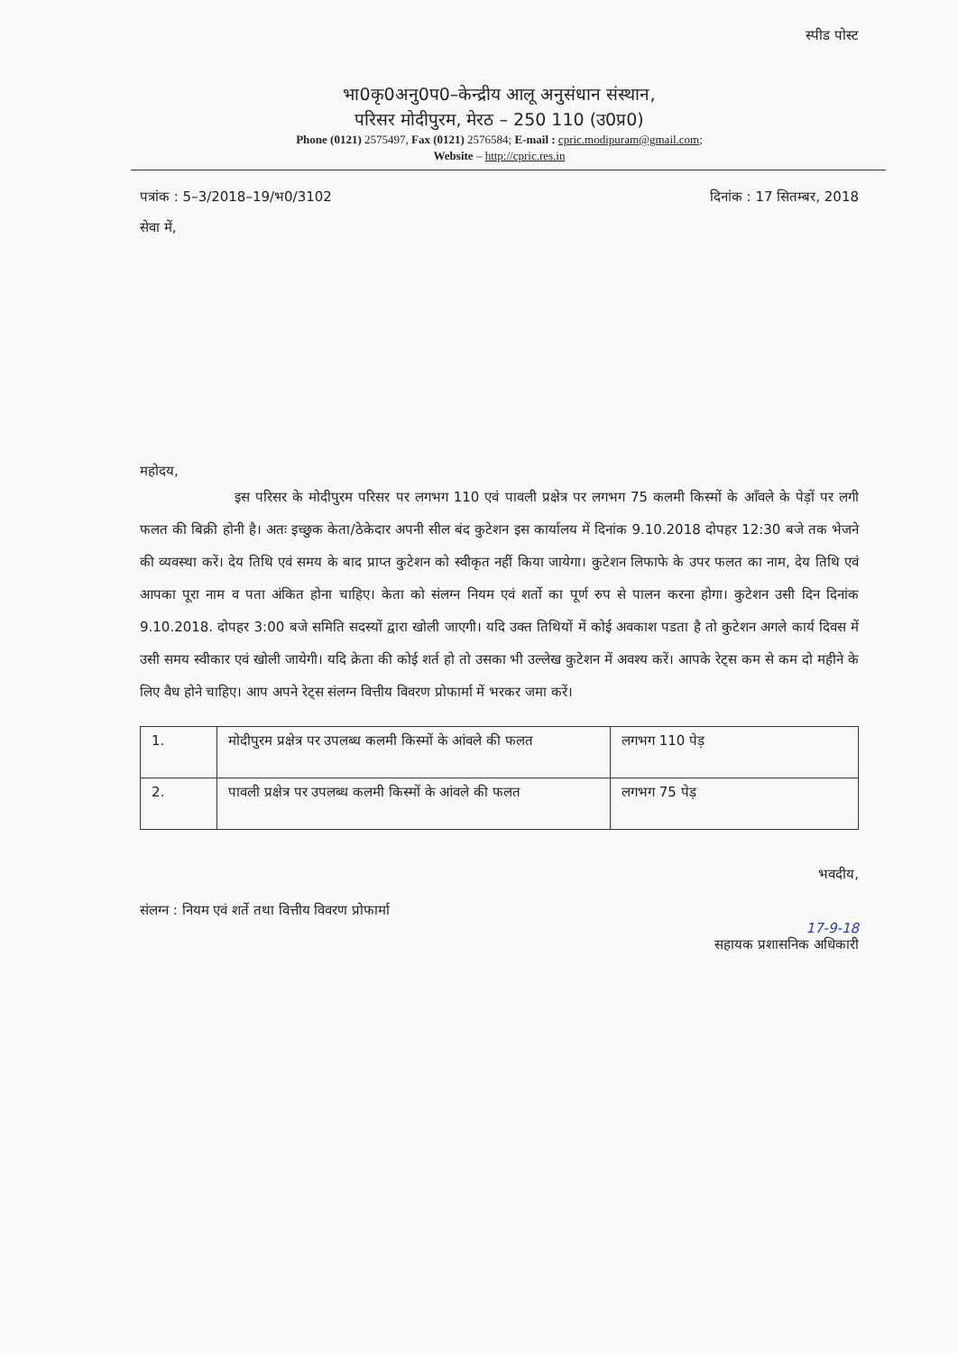स्पीड पोस्ट
भा0कृ0अनु0प0–केन्द्रीय आलू अनुसंधान संस्थान,
परिसर मोदीपुरम, मेरठ – 250 110 (उ0प्र0)
Phone (0121) 2575497, Fax (0121) 2576584; E-mail : cpric.modipuram@gmail.com;
Website – http://cpric.res.in
पत्रांक : 5–3/2018–19/भ0/3102 दिनांक : 17 सितम्बर, 2018
सेवा में,
महोदय,
       इस परिसर के मोदीपुरम परिसर पर लगभग 110 एवं पावली प्रक्षेत्र पर लगभग 75 कलमी किस्मों के आँवले के पेड़ों पर लगी फलत की बिक्री होनी है। अतः इच्छुक केता/ठेकेदार अपनी सील बंद कुटेशन इस कार्यालय में दिनांक 9.10.2018 दोपहर 12:30 बजे तक भेजने की व्यवस्था करें। देय तिथि एवं समय के बाद प्राप्त कुटेशन को स्वीकृत नहीं किया जायेगा। कुटेशन लिफाफे के उपर फलत का नाम, देय तिथि एवं आपका पूरा नाम व पता अंकित होना चाहिए। केता को संलग्न नियम एवं शर्तो का पूर्ण रुप से पालन करना होगा। कुटेशन उसी दिन दिनांक 9.10.2018. दोपहर 3:00 बजे समिति सदस्यों द्वारा खोली जाएगी। यदि उक्त तिथियों में कोई अवकाश पडता है तो कुटेशन अगले कार्य दिवस में उसी समय स्वीकार एवं खोली जायेगी। यदि क्रेता की कोई शर्त हो तो उसका भी उल्लेख कुटेशन में अवश्य करें। आपके रेट्स कम से कम दो महीने के लिए वैध होने चाहिए। आप अपने रेट्स संलग्न वित्तीय विवरण प्रोफार्मा में भरकर जमा करें।
| 1. | मोदीपुरम प्रक्षेत्र पर उपलब्ध कलमी किस्मों के आंवले की फलत | लगभग 110 पेड़ |
| 2. | पावली प्रक्षेत्र पर उपलब्ध कलमी किस्मों के आंवले की फलत | लगभग 75 पेड़ |
भवदीय,
संलग्न : नियम एवं शर्ते तथा वित्तीय विवरण प्रोफार्मा
17-9-18
सहायक प्रशासनिक अधिकारी